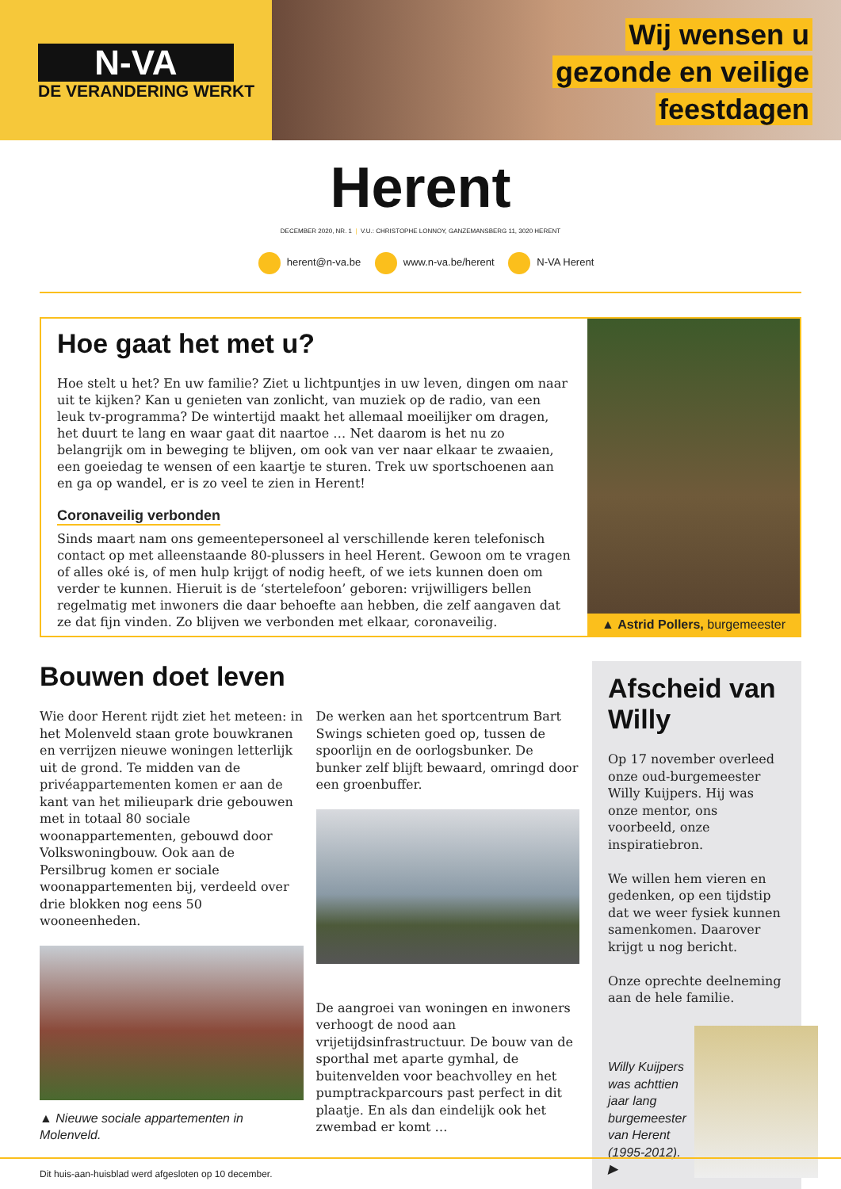N-VA
DE VERANDERING WERKT
Wij wensen u
gezonde en veilige
feestdagen
Herent
DECEMBER 2020, NR. 1 | V.U.: CHRISTOPHE LONNOY, GANZEMANSBERG 11, 3020 HERENT
herent@n-va.be www.n-va.be/herent N-VA Herent
Hoe gaat het met u?
Hoe stelt u het? En uw familie? Ziet u lichtpuntjes in uw leven, dingen om naar uit te kijken? Kan u genieten van zonlicht, van muziek op de radio, van een leuk tv-programma? De wintertijd maakt het allemaal moeilijker om dragen, het duurt te lang en waar gaat dit naartoe … Net daarom is het nu zo belangrijk om in beweging te blijven, om ook van ver naar elkaar te zwaaien, een goeiedag te wensen of een kaartje te sturen. Trek uw sportschoenen aan en ga op wandel, er is zo veel te zien in Herent!
Coronaveilig verbonden
Sinds maart nam ons gemeentepersoneel al verschillende keren telefonisch contact op met alleenstaande 80-plussers in heel Herent. Gewoon om te vragen of alles oké is, of men hulp krijgt of nodig heeft, of we iets kunnen doen om verder te kunnen. Hieruit is de ‘stertelefoon’ geboren: vrijwilligers bellen regelmatig met inwoners die daar behoefte aan hebben, die zelf aangaven dat ze dat fijn vinden. Zo blijven we verbonden met elkaar, coronaveilig.
▲ Astrid Pollers, burgemeester
Bouwen doet leven
Wie door Herent rijdt ziet het meteen: in het Molenveld staan grote bouwkranen en verrijzen nieuwe woningen letterlijk uit de grond. Te midden van de privéappartementen komen er aan de kant van het milieupark drie gebouwen met in totaal 80 sociale woonappartementen, gebouwd door Volkswoningbouw. Ook aan de Persilbrug komen er sociale woonappartementen bij, verdeeld over drie blokken nog eens 50 wooneenheden.
▲ Nieuwe sociale appartementen in Molenveld.
De werken aan het sportcentrum Bart Swings schieten goed op, tussen de spoorlijn en de oorlogsbunker. De bunker zelf blijft bewaard, omringd door een groenbuffer.
De aangroei van woningen en inwoners verhoogt de nood aan vrijetijdsinfrastructuur. De bouw van de sporthal met aparte gymhal, de buitenvelden voor beachvolley en het pumptrackparcours past perfect in dit plaatje. En als dan eindelijk ook het zwembad er komt …
Afscheid van Willy
Op 17 november overleed onze oud-burgemeester Willy Kuijpers. Hij was onze mentor, ons voorbeeld, onze inspiratiebron.
We willen hem vieren en gedenken, op een tijdstip dat we weer fysiek kunnen samenkomen. Daarover krijgt u nog bericht.
Onze oprechte deelneming aan de hele familie.
Willy Kuijpers was achttien jaar lang burgemeester van Herent (1995-2012). ▶
Dit huis-aan-huisblad werd afgesloten op 10 december.